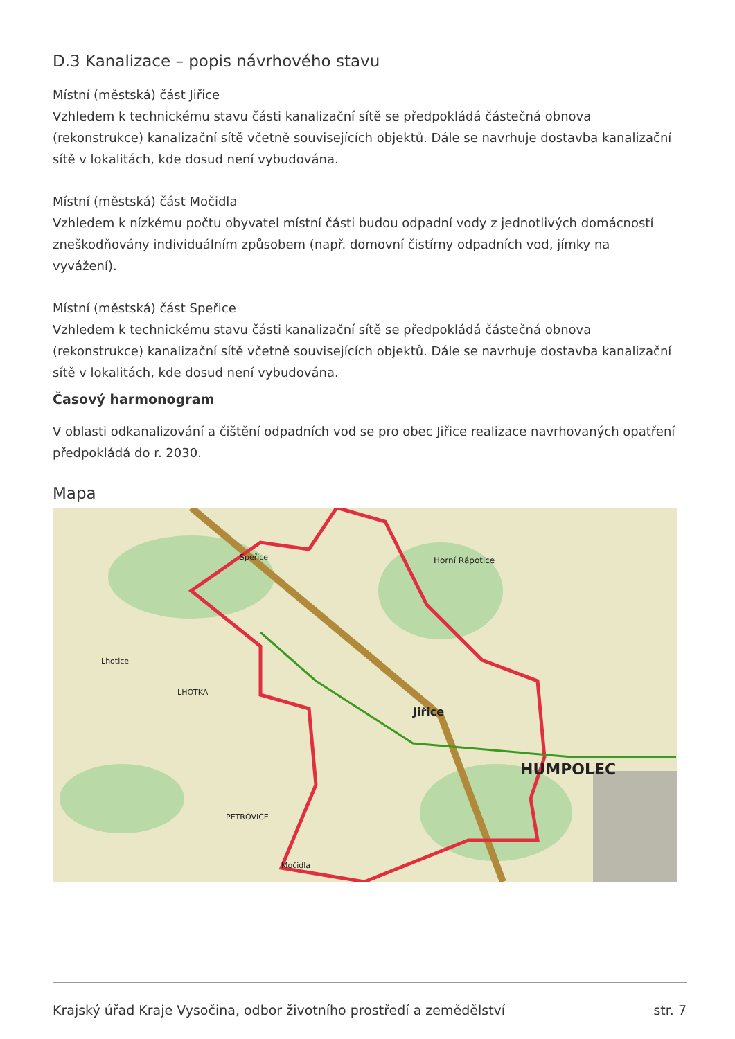D.3 Kanalizace – popis návrhového stavu
Místní (městská) část Jiřice
Vzhledem k technickému stavu části kanalizační sítě se předpokládá částečná obnova (rekonstrukce) kanalizační sítě včetně souvisejících objektů. Dále se navrhuje dostavba kanalizační sítě v lokalitách, kde dosud není vybudována.
Místní (městská) část Močidla
Vzhledem k nízkému počtu obyvatel místní části budou odpadní vody z jednotlivých domácností zneškodňovány individuálním způsobem (např. domovní čistírny odpadních vod, jímky na vyvážení).
Místní (městská) část Speřice
Vzhledem k technickému stavu části kanalizační sítě se předpokládá částečná obnova (rekonstrukce) kanalizační sítě včetně souvisejících objektů. Dále se navrhuje dostavba kanalizační sítě v lokalitách, kde dosud není vybudována.
Časový harmonogram
V oblasti odkanalizování a čištění odpadních vod se pro obec Jiřice realizace navrhovaných opatření předpokládá do r. 2030.
Mapa
Jiřice
HUMPOLEC
Speřice
Horní Rápotice
PETROVICE
Močidla
Lhotice
LHOTKA
Krajský úřad Kraje Vysočina, odbor životního prostředí a zemědělství str. 7